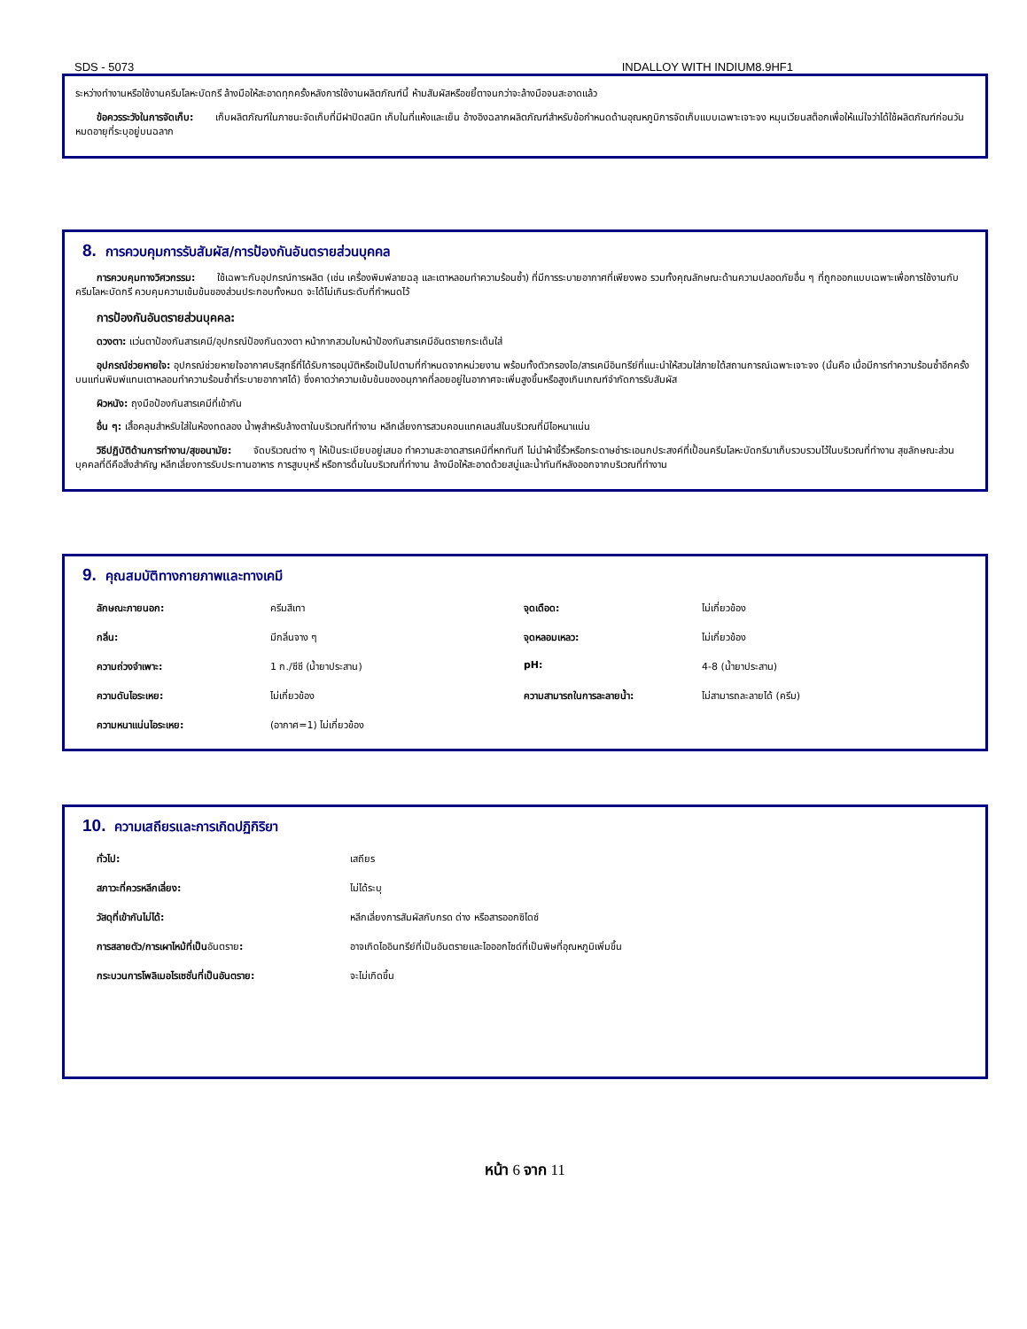SDS - 5073 INDALLOY WITH INDIUM8.9HF1
ระหว่างทำงานหรือใช้งานครีมโลหะบัดกรี ล้างมือให้สะอาดทุกครั้งหลังการใช้งานผลิตภัณฑ์นี้ ห้ามสัมผัสหรือขยี้ตาจนกว่าจะล้างมือจนสะอาดแล้ว
ข้อควรระวังในการจัดเก็บ: เก็บผลิตภัณฑ์ในภาชนะจัดเก็บที่มีฝาปิดสนิท เก็บในที่แห้งและเย็น อ้างอิงฉลากผลิตภัณฑ์สำหรับข้อกำหนดด้านอุณหภูมิการจัดเก็บแบบเฉพาะเจาะจง หมุนเวียนสต็อกเพื่อให้แน่ใจว่าได้ใช้ผลิตภัณฑ์ก่อนวันหมดอายุที่ระบุอยู่บนฉลาก
8. การควบคุมการรับสัมผัส/การป้องกันอันตรายส่วนบุคคล
การควบคุมทางวิศวกรรม: ใช้เฉพาะกับอุปกรณ์การผลิต (เช่น เครื่องพิมพ์ลายฉลุ และเตาหลอมทำความร้อนซ้ำ) ที่มีการระบายอากาศที่เพียงพอ รวมทั้งคุณลักษณะด้านความปลอดภัยอื่น ๆ ที่ถูกออกแบบเฉพาะเพื่อการใช้งานกับครีมโลหะบัดกรี ควบคุมความเข้มข้นของส่วนประกอบทั้งหมด จะได้ไม่เกินระดับที่กำหนดไว้
การป้องกันอันตรายส่วนบุคคล:
ดวงตา: แว่นตาป้องกันสารเคมี/อุปกรณ์ป้องกันดวงตา หน้ากากสวมใบหน้าป้องกันสารเคมีอันตรายกระเด็นใส่
อุปกรณ์ช่วยหายใจ: อุปกรณ์ช่วยหายใจอากาศบริสุทธิ์ที่ได้รับการอนุมัติหรือเป็นไปตามที่กำหนดจากหน่วยงาน พร้อมทั้งตัวกรองไอ/สารเคมีอินทรีย์ที่แนะนำให้สวมใส่ภายใต้สถานการณ์เฉพาะเจาะจง (นั่นคือ เมื่อมีการทำความร้อนซ้ำอีกครั้งบนแท่นพิมพ์แทนเตาหลอมทำความร้อนซ้ำที่ระบายอากาศได้) ซึ่งคาดว่าความเข้มข้นของอนุภาคที่ลอยอยู่ในอากาศจะเพิ่มสูงขึ้นหรือสูงเกินเกณฑ์จำกัดการรับสัมผัส
ผิวหนัง: ถุงมือป้องกันสารเคมีที่เข้ากัน
อื่น ๆ: เสื้อคลุมสำหรับใส่ในห้องทดลอง น้ำพุสำหรับล้างตาในบริเวณที่ทำงาน หลีกเลี่ยงการสวมคอนแทคเลนส์ในบริเวณที่มีไอหนาแน่น
วิธีปฏิบัติด้านการทำงาน/สุขอนามัย: จัดบริเวณต่าง ๆ ให้เป็นระเบียบอยู่เสมอ ทำความสะอาดสารเคมีที่หกทันที ไม่นำผ้าขี้ริ้วหรือกระดาษชำระเอนกประสงค์ที่เปื้อนครีมโลหะบัดกรีมาเก็บรวบรวมไว้ในบริเวณที่ทำงาน สุขลักษณะส่วนบุคคลที่ดีคือสิ่งสำคัญ หลีกเลี่ยงการรับประทานอาหาร การสูบบุหรี่ หรือการดื่มในบริเวณที่ทำงาน ล้างมือให้สะอาดด้วยสบู่และน้ำทันทีหลังออกจากบริเวณที่ทำงาน
9. คุณสมบัติทางกายภาพและทางเคมี
| ลักษณะภายนอก: | ครีมสีเทา | จุดเดือด: | ไม่เกี่ยวข้อง |
| กลิ่น: | มีกลิ่นจาง ๆ | จุดหลอมเหลว: | ไม่เกี่ยวข้อง |
| ความถ่วงจำเพาะ: | 1 ก./ซีซี (น้ำยาประสาน) | pH: | 4-8 (น้ำยาประสาน) |
| ความดันไอระเหย: | ไม่เกี่ยวข้อง | ความสามารถในการละลายน้ำ: | ไม่สามารถละลายได้ (ครีม) |
| ความหนาแน่นไอระเหย: | (อากาศ=1) ไม่เกี่ยวข้อง | | |
10. ความเสถียรและการเกิดปฏิกิริยา
| ทั่วไป: | เสถียร |
| สภาวะที่ควรหลีกเลี่ยง: | ไม่ได้ระบุ |
| วัสดุที่เข้ากันไม่ได้: | หลีกเลี่ยงการสัมผัสกับกรด ด่าง หรือสารออกซิไดซ์ |
| การสลายตัว/การเผาไหม้ที่เป็น อันตราย : | อาจเกิดไออินทรีย์ที่เป็นอันตรายและไอออกไซด์ที่เป็นพิษที่อุณหภูมิเพิ่มขึ้น |
| กระบวนการโพลิเมอไรเซชั่นที่เป็นอันตราย: | จะไม่เกิดขึ้น |
หน้า 6 จาก 11